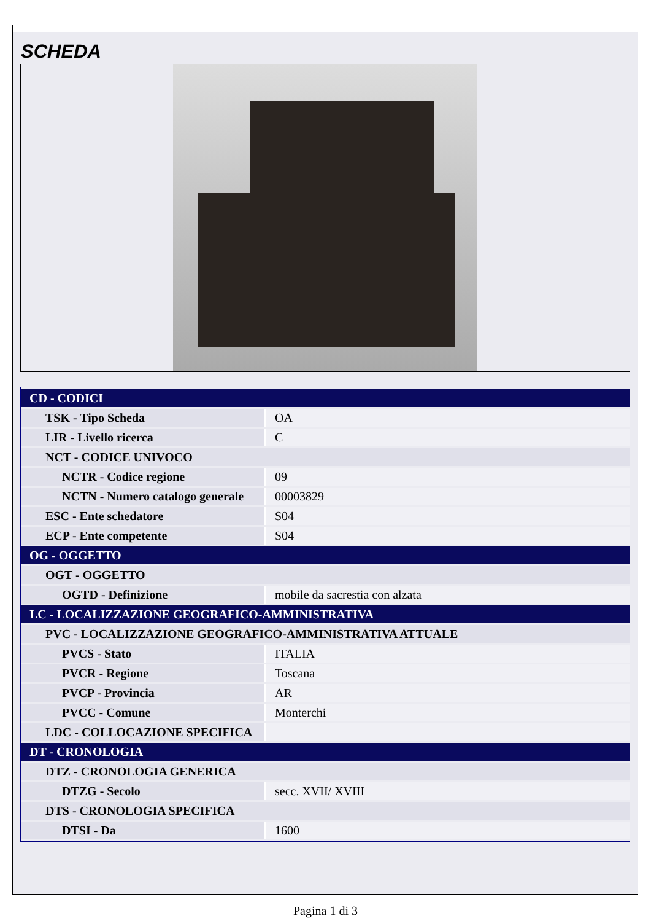SCHEDA
| CD - CODICI | |
| TSK - Tipo Scheda | OA |
| LIR - Livello ricerca | C |
| NCT - CODICE UNIVOCO | |
| NCTR - Codice regione | 09 |
| NCTN - Numero catalogo generale | 00003829 |
| ESC - Ente schedatore | S04 |
| ECP - Ente competente | S04 |
| OG - OGGETTO | |
| OGT - OGGETTO | |
| OGTD - Definizione | mobile da sacrestia con alzata |
| LC - LOCALIZZAZIONE GEOGRAFICO-AMMINISTRATIVA | |
| PVC - LOCALIZZAZIONE GEOGRAFICO-AMMINISTRATIVA ATTUALE | |
| PVCS - Stato | ITALIA |
| PVCR - Regione | Toscana |
| PVCP - Provincia | AR |
| PVCC - Comune | Monterchi |
| LDC - COLLOCAZIONE SPECIFICA | |
| DT - CRONOLOGIA | |
| DTZ - CRONOLOGIA GENERICA | |
| DTZG - Secolo | secc. XVII/ XVIII |
| DTS - CRONOLOGIA SPECIFICA | |
| DTSI - Da | 1600 |
Pagina 1 di 3